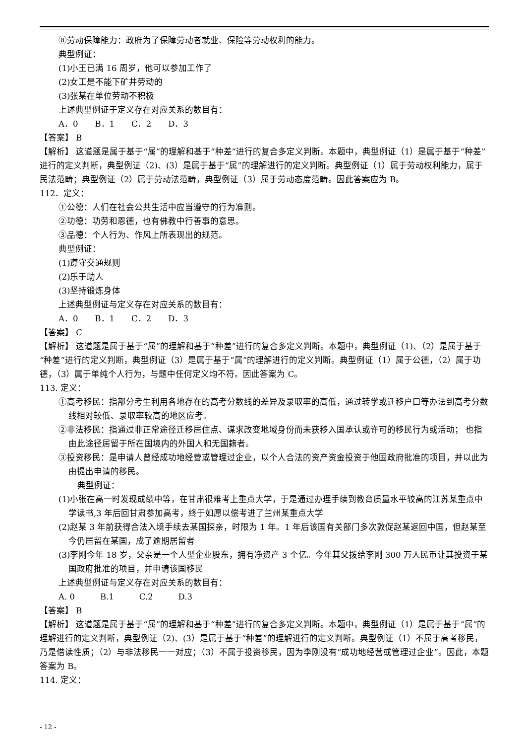⑧劳动保障能力：政府为了保障劳动者就业、保险等劳动权利的能力。
典型例证：
(1)小王已满 16 周岁，他可以参加工作了
(2)女工是不能下矿井劳动的
(3)张某在单位劳动不积极
上述典型例证于定义存在对应关系的数目有：
A．0　　B．1　　C．2　　D．3
【答案】 B
【解析】 这道题是属于基于“属”的理解和基于“种差”进行的复合多定义判断。本题中，典型例证（1）是属于基于“种差”进行的定义判断，典型例证（2)、(3）是属于基于“属”的理解进行的定义判断。典型例证（1）属于劳动权利能力，属于民法范畴；典型例证（2）属于劳动法范畴，典型例证（3）属于劳动态度范畴。因此答案应为 B。
112．定义：
①公德：人们在社会公共生活中应当遵守的行为准则。
②功德：功劳和恩德，也有佛教中行善事的意思。
③品德：个人行为、作风上所表现出的规范。
典型例证：
(1)遵守交通规则
(2)乐于助人
(3)坚持锻炼身体
上述典型例证与定义存在对应关系的数目有：
A．0　　B．1　　C．2　　D．3
【答案】 C
【解析】 这道题是属于基于“属”的理解和基于“种差”进行的复合多定义判断。本题中，典型例证（1)、（2）是属于基于“种差”进行的定义判断，典型例证（3）是属于基于“属”的理解进行的定义判断。典型例证（1）属于公德，（2）属于功德，（3）属于单纯个人行为，与题中任何定义均不符。因此答案为 C。
113. 定义：
①高考移民：指部分考生利用各地存在的高考分数线的差异及录取率的高低，通过转学或迁移户口等办法到高考分数线相对较低、录取率较高的地区应考。
②非法移民：指通过非正常途径迁移居住点、谋求改变地域身份而未获移入国承认或许可的移民行为或活动； 也指由此途径居留于所在国境内的外国人和无国籍者。
③投资移民：是申请人曾经成功地经营或管理过企业，以个人合法的资产资金投资于他国政府批准的项目，并以此为由提出申请的移民。
典型例证：
(1)小张在高一时发现成绩中等，在甘肃很难考上重点大学，于是通过办理手续到教育质量水平较高的江苏某重点中学读书,3 年后回甘肃参加高考，终于如愿以偿考进了兰州某重点大学
(2)赵某 3 年前获得合法入境手续去某国探亲，时限为 1 年。1 年后该国有关部门多次敦促赵某返回中国，但赵某至今仍居留在某国，成了逾期居留者
(3)李刚今年 18 岁，父亲是一个人型企业股东，拥有净资产 3 个亿。今年其父拨给李刚 300 万人民币让其投资于某国政府批准的项目，并申请该国移民
上述典型例证与定义存在对应关系的数目有：
A. 0　　　B.1　　　C.2　　　D.3
【答案】 B
【解析】 这道题是属于基于“属”的理解和基于“种差”进行的复合多定义判断。本题中，典型例证（1）是属于基于“属”的理解进行的定义判断，典型例证（2)、(3）是属于基于“种差”的理解进行的定义判断。典型例证（1）不属于高考移民，乃是借读性质；（2）与非法移民一一对应；（3）不属于投资移民，因为李刚没有“成功地经营或管理过企业”。因此，本题答案为 B。
114. 定义：
- 12 -